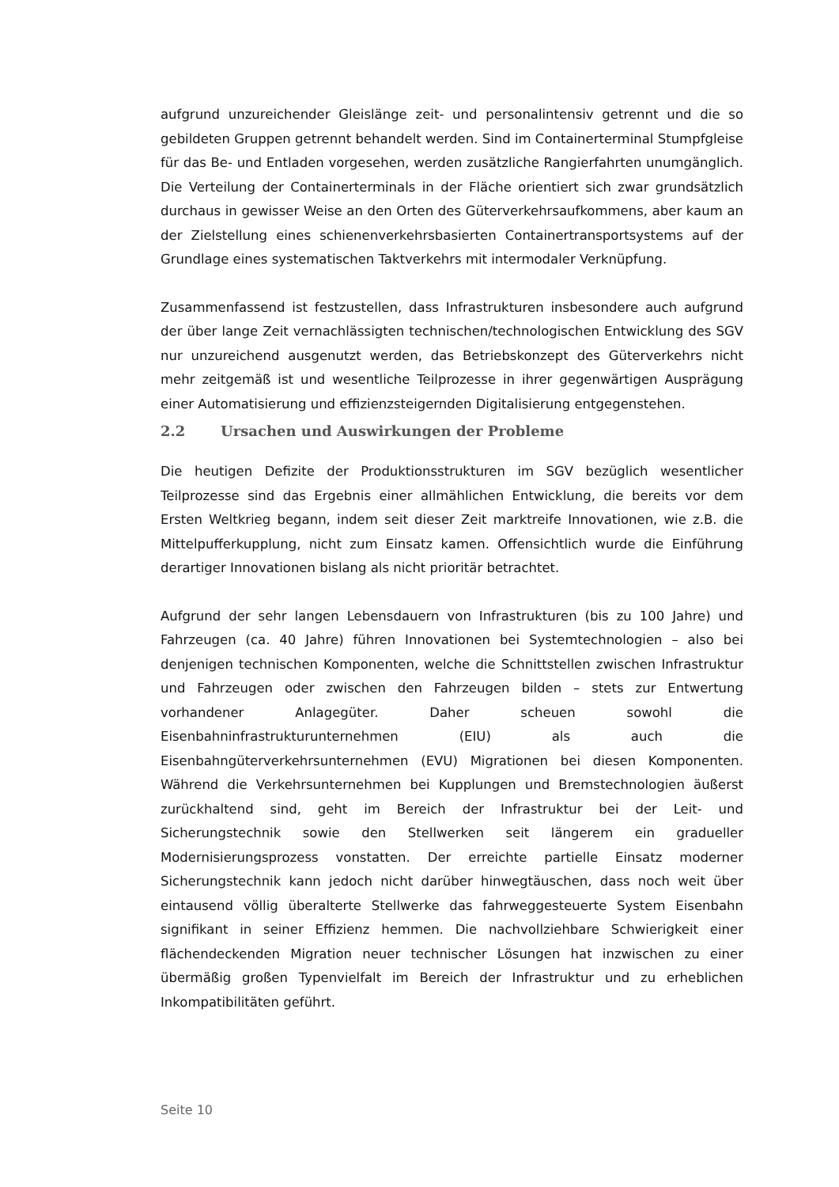aufgrund unzureichender Gleislänge zeit- und personalintensiv getrennt und die so gebildeten Gruppen getrennt behandelt werden. Sind im Containerterminal Stumpfgleise für das Be- und Entladen vorgesehen, werden zusätzliche Rangierfahrten unumgänglich. Die Verteilung der Containerterminals in der Fläche orientiert sich zwar grundsätzlich durchaus in gewisser Weise an den Orten des Güterverkehrsaufkommens, aber kaum an der Zielstellung eines schienenverkehrsbasierten Containertransportsystems auf der Grundlage eines systematischen Taktverkehrs mit intermodaler Verknüpfung.
Zusammenfassend ist festzustellen, dass Infrastrukturen insbesondere auch aufgrund der über lange Zeit vernachlässigten technischen/technologischen Entwicklung des SGV nur unzureichend ausgenutzt werden, das Betriebskonzept des Güterverkehrs nicht mehr zeitgemäß ist und wesentliche Teilprozesse in ihrer gegenwärtigen Ausprägung einer Automatisierung und effizienzsteigernden Digitalisierung entgegenstehen.
2.2 Ursachen und Auswirkungen der Probleme
Die heutigen Defizite der Produktionsstrukturen im SGV bezüglich wesentlicher Teilprozesse sind das Ergebnis einer allmählichen Entwicklung, die bereits vor dem Ersten Weltkrieg begann, indem seit dieser Zeit marktreife Innovationen, wie z.B. die Mittelpufferkupplung, nicht zum Einsatz kamen. Offensichtlich wurde die Einführung derartiger Innovationen bislang als nicht prioritär betrachtet.
Aufgrund der sehr langen Lebensdauern von Infrastrukturen (bis zu 100 Jahre) und Fahrzeugen (ca. 40 Jahre) führen Innovationen bei Systemtechnologien – also bei denjenigen technischen Komponenten, welche die Schnittstellen zwischen Infrastruktur und Fahrzeugen oder zwischen den Fahrzeugen bilden – stets zur Entwertung vorhandener Anlagegüter. Daher scheuen sowohl die Eisenbahninfrastrukturunternehmen (EIU) als auch die Eisenbahngüterverkehrsunternehmen (EVU) Migrationen bei diesen Komponenten. Während die Verkehrsunternehmen bei Kupplungen und Bremstechnologien äußerst zurückhaltend sind, geht im Bereich der Infrastruktur bei der Leit- und Sicherungstechnik sowie den Stellwerken seit längerem ein gradueller Modernisierungsprozess vonstatten. Der erreichte partielle Einsatz moderner Sicherungstechnik kann jedoch nicht darüber hinwegtäuschen, dass noch weit über eintausend völlig überalterte Stellwerke das fahrweggesteuerte System Eisenbahn signifikant in seiner Effizienz hemmen. Die nachvollziehbare Schwierigkeit einer flächendeckenden Migration neuer technischer Lösungen hat inzwischen zu einer übermäßig großen Typenvielfalt im Bereich der Infrastruktur und zu erheblichen Inkompatibilitäten geführt.
Seite 10